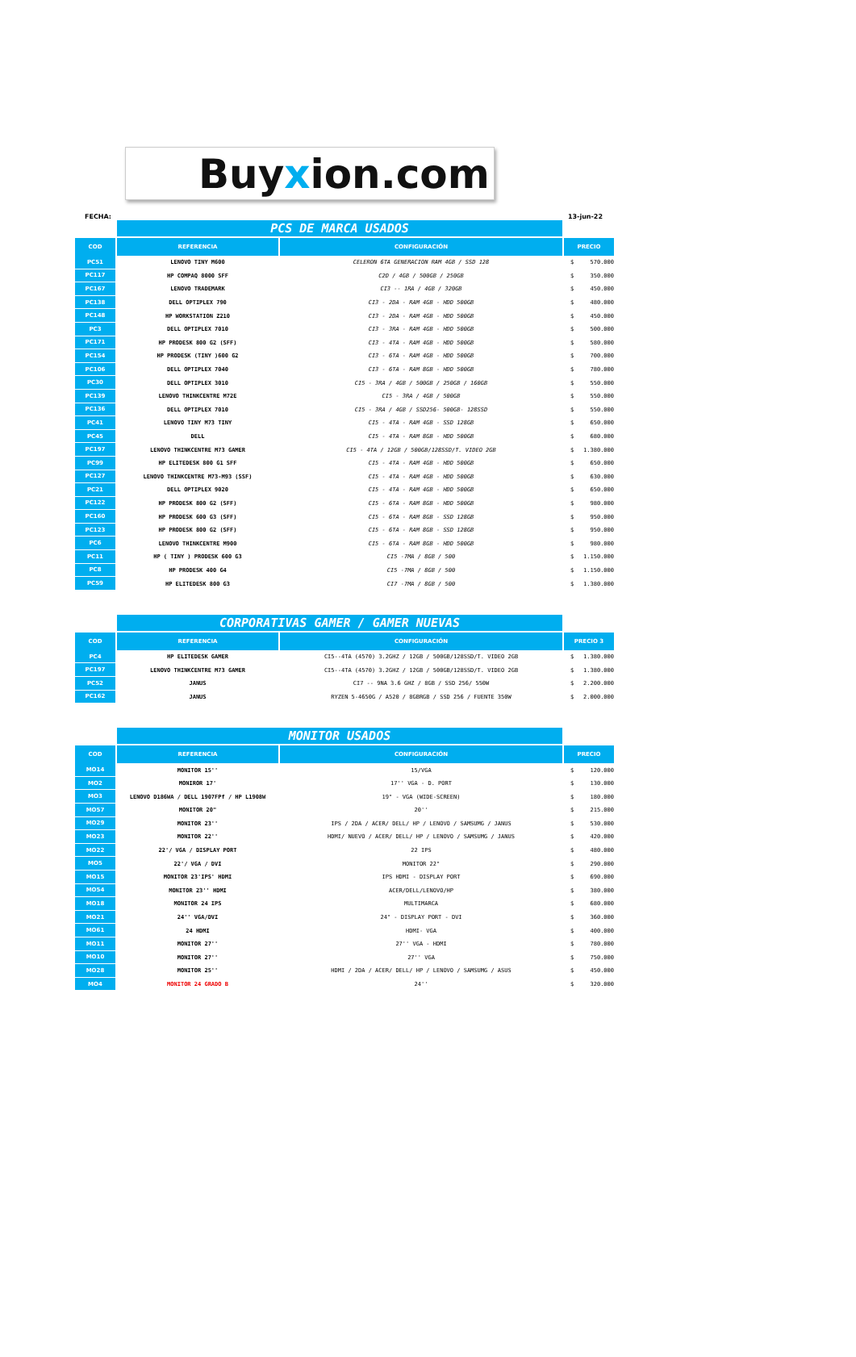Buyxion.com
FECHA: 13-jun-22
| | PCS DE MARCA USADOS | | |
| --- | --- | --- | --- |
| COD | REFERENCIA | CONFIGURACIÓN | PRECIO |
| PC51 | LENOVO TINY M600 | CELERON 6TA GENERACION RAM 4GB / SSD 128 | $ 570.000 |
| PC117 | HP COMPAQ 8000 SFF | C2D / 4GB / 500GB / 250GB | $ 350.000 |
| PC167 | LENOVO TRADEMARK | CI3 -- 1RA / 4GB / 320GB | $ 450.000 |
| PC138 | DELL OPTIPLEX 790 | CI3 - 2DA - RAM 4GB - HDD 500GB | $ 480.000 |
| PC148 | HP WORKSTATION Z210 | CI3 - 2DA - RAM 4GB - HDD 500GB | $ 450.000 |
| PC3 | DELL OPTIPLEX 7010 | CI3 - 3RA - RAM 4GB - HDD 500GB | $ 500.000 |
| PC171 | HP PRODESK 800 G2 (SFF) | CI3 - 4TA - RAM 4GB - HDD 500GB | $ 580.000 |
| PC154 | HP PRODESK (TINY )600 G2 | CI3 - 6TA - RAM 4GB - HDD 500GB | $ 700.000 |
| PC106 | DELL OPTIPLEX 7040 | CI3 - 6TA - RAM 8GB - HDD 500GB | $ 780.000 |
| PC30 | DELL OPTIPLEX 3010 | CI5 - 3RA / 4GB / 500GB / 250GB / 160GB | $ 550.000 |
| PC139 | LENOVO THINKCENTRE M72E | CI5 - 3RA / 4GB / 500GB | $ 550.000 |
| PC136 | DELL OPTIPLEX 7010 | CI5 - 3RA / 4GB / SSD256- 500GB- 128SSD | $ 550.000 |
| PC41 | LENOVO TINY M73 TINY | CI5 - 4TA - RAM 4GB - SSD 128GB | $ 650.000 |
| PC45 | DELL | CI5 - 4TA - RAM 8GB - HDD 500GB | $ 680.000 |
| PC197 | LENOVO THINKCENTRE M73 GAMER | CI5 - 4TA / 12GB / 500GB/128SSD/T. VIDEO 2GB | $ 1.380.000 |
| PC99 | HP ELITEDESK 800 G1 SFF | CI5 - 4TA - RAM 4GB - HDD 500GB | $ 650.000 |
| PC127 | LENOVO THINKCENTRE M73-M93 (SSF) | CI5 - 4TA - RAM 4GB - HDD 500GB | $ 630.000 |
| PC21 | DELL OPTIPLEX 9020 | CI5 - 4TA - RAM 4GB - HDD 500GB | $ 650.000 |
| PC122 | HP PRODESK 800 G2 (SFF) | CI5 - 6TA - RAM 8GB - HDD 500GB | $ 980.000 |
| PC160 | HP PRODESK 600 G3 (SFF) | CI5 - 6TA - RAM 8GB - SSD 128GB | $ 950.000 |
| PC123 | HP PRODESK 800 G2 (SFF) | CI5 - 6TA - RAM 8GB - SSD 128GB | $ 950.000 |
| PC6 | LENOVO THINKCENTRE M900 | CI5 - 6TA - RAM 8GB - HDD 500GB | $ 980.000 |
| PC11 | HP ( TINY ) PRODESK 600 G3 | CI5 -7MA / 8GB / 500 | $ 1.150.000 |
| PC8 | HP PRODESK 400 G4 | CI5 -7MA / 8GB / 500 | $ 1.150.000 |
| PC59 | HP ELITEDESK 800 G3 | CI7 -7MA / 8GB / 500 | $ 1.380.000 |
| | CORPORATIVAS GAMER / GAMER NUEVAS | | |
| --- | --- | --- | --- |
| COD | REFERENCIA | CONFIGURACIÓN | PRECIO 3 |
| PC4 | HP ELITEDESK GAMER | CI5--4TA (4570) 3.2GHZ / 12GB / 500GB/128SSD/T. VIDEO 2GB | $ 1.380.000 |
| PC197 | LENOVO THINKCENTRE M73 GAMER | CI5--4TA (4570) 3.2GHZ / 12GB / 500GB/128SSD/T. VIDEO 2GB | $ 1.380.000 |
| PC52 | JANUS | CI7 -- 9NA 3.6 GHZ / 8GB / SSD 256/ 550W | $ 2.200.000 |
| PC162 | JANUS | RYZEN 5-4650G / A520 / 8GBRGB / SSD 256 / FUENTE 350W | $ 2.000.000 |
| | MONITOR USADOS | | |
| --- | --- | --- | --- |
| COD | REFERENCIA | CONFIGURACIÓN | PRECIO |
| MO14 | MONITOR 15'' | 15/VGA | $ 120.000 |
| MO2 | MONIROR 17' | 17'' VGA - D. PORT | $ 130.000 |
| MO3 | LENOVO D186WA / DELL 1907FPf / HP L1908W | 19" - VGA (WIDE-SCREEN) | $ 180.000 |
| MO57 | MONITOR 20" | 20'' | $ 215.000 |
| MO29 | MONITOR 23'' | IPS / 2DA / ACER/ DELL/ HP / LENOVO / SAMSUMG / JANUS | $ 530.000 |
| MO23 | MONITOR 22'' | HDMI/ NUEVO / ACER/ DELL/ HP / LENOVO / SAMSUMG / JANUS | $ 420.000 |
| MO22 | 22'/ VGA / DISPLAY PORT | 22 IPS | $ 480.000 |
| MO5 | 22'/ VGA / DVI | MONITOR 22" | $ 290.000 |
| MO15 | MONITOR 23'IPS' HDMI | IPS HDMI - DISPLAY PORT | $ 690.000 |
| MO54 | MONITOR 23'' HDMI | ACER/DELL/LENOVO/HP | $ 380.000 |
| MO18 | MONITOR 24 IPS | MULTIMARCA | $ 680.000 |
| MO21 | 24'' VGA/DVI | 24" - DISPLAY PORT - DVI | $ 360.000 |
| MO61 | 24 HDMI | HDMI- VGA | $ 400.000 |
| MO11 | MONITOR 27'' | 27'' VGA - HDMI | $ 780.000 |
| MO10 | MONITOR 27'' | 27'' VGA | $ 750.000 |
| MO28 | MONITOR 25'' | HDMI / 2DA / ACER/ DELL/ HP / LENOVO / SAMSUMG / ASUS | $ 450.000 |
| MO4 | MONITOR 24 GRADO B | 24'' | $ 320.000 |